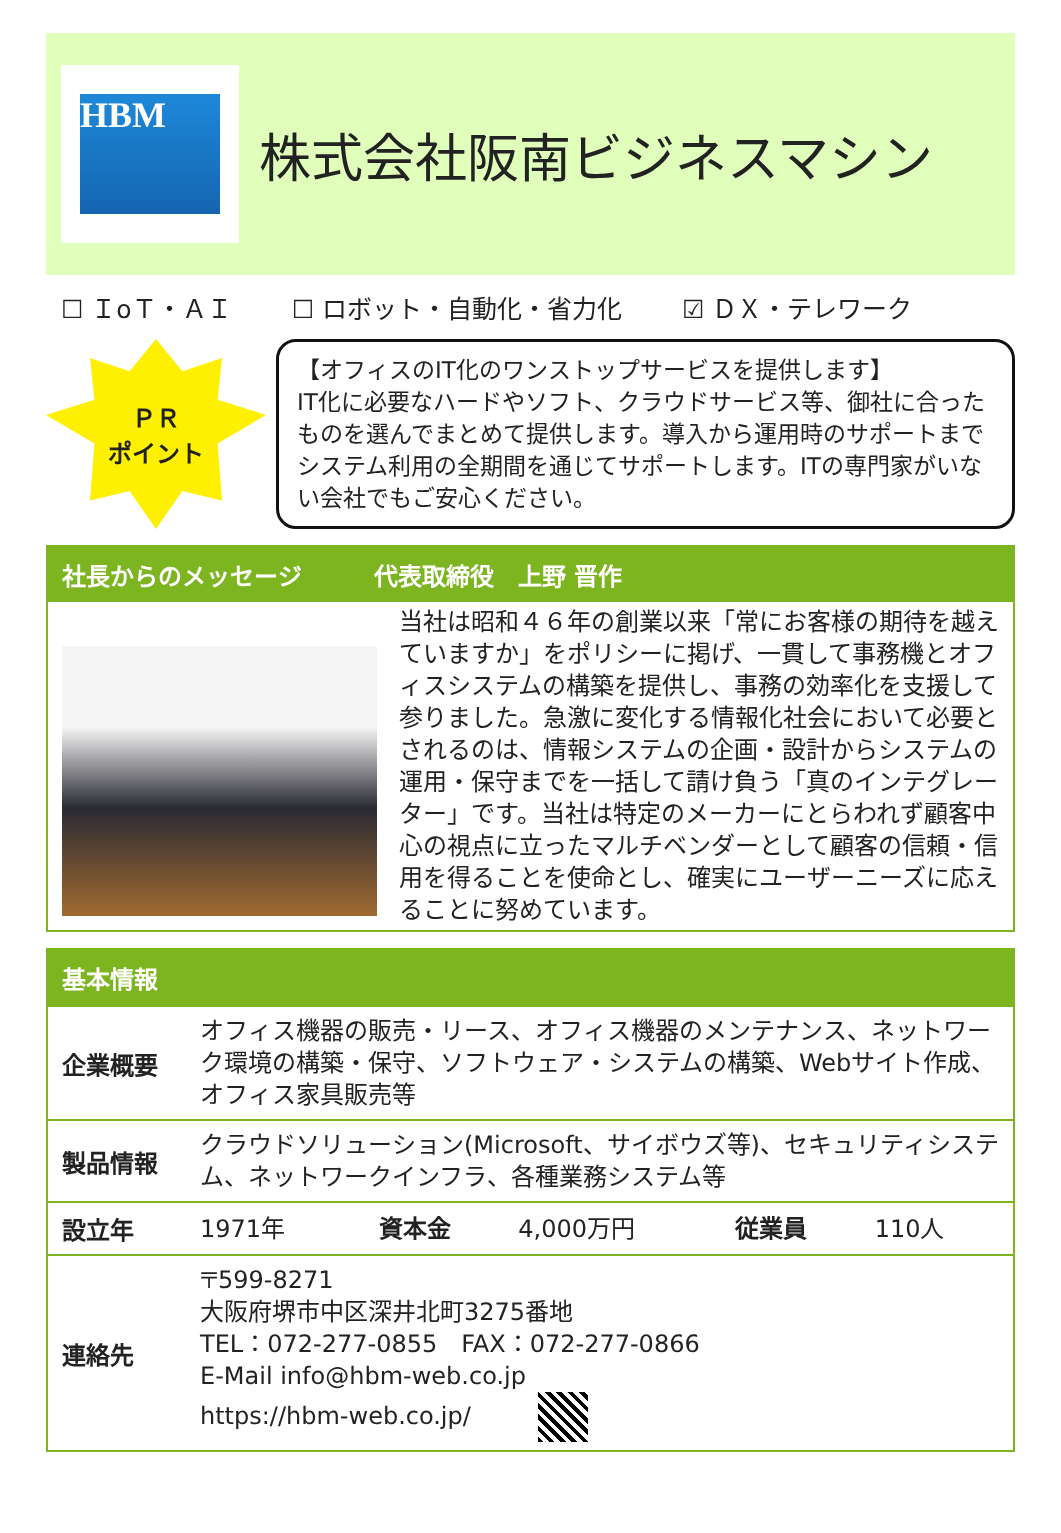HBM
株式会社阪南ビジネスマシン
☐ ＩoＴ・ＡＩ ☐ ロボット・自動化・省力化 ☑ ＤＸ・テレワーク
ＰＲ
ポイント
【オフィスのIT化のワンストップサービスを提供します】
IT化に必要なハードやソフト、クラウドサービス等、御社に合ったものを選んでまとめて提供します。導入から運用時のサポートまでシステム利用の全期間を通じてサポートします。ITの専門家がいない会社でもご安心ください。
社長からのメッセージ　　　代表取締役　上野 晋作
当社は昭和４６年の創業以来「常にお客様の期待を越えていますか」をポリシーに掲げ、一貫して事務機とオフィスシステムの構築を提供し、事務の効率化を支援して参りました。急激に変化する情報化社会において必要とされるのは、情報システムの企画・設計からシステムの運用・保守までを一括して請け負う「真のインテグレーター」です。当社は特定のメーカーにとらわれず顧客中心の視点に立ったマルチベンダーとして顧客の信頼・信用を得ることを使命とし、確実にユーザーニーズに応えることに努めています。
基本情報
| 企業概要 | オフィス機器の販売・リース、オフィス機器のメンテナンス、ネットワーク環境の構築・保守、ソフトウェア・システムの構築、Webサイト作成、オフィス家具販売等 | | | | |
| 製品情報 | クラウドソリューション(Microsoft、サイボウズ等)、セキュリティシステム、ネットワークインフラ、各種業務システム等 | | | | |
| 設立年 | 1971年 | 資本金 | 4,000万円 | 従業員 | 110人 |
| 連絡先 | 〒599-8271 大阪府堺市中区深井北町3275番地 TEL：072-277-0855 FAX：072-277-0866 E-Mail info@hbm-web.co.jp https://hbm-web.co.jp/ | | | | |